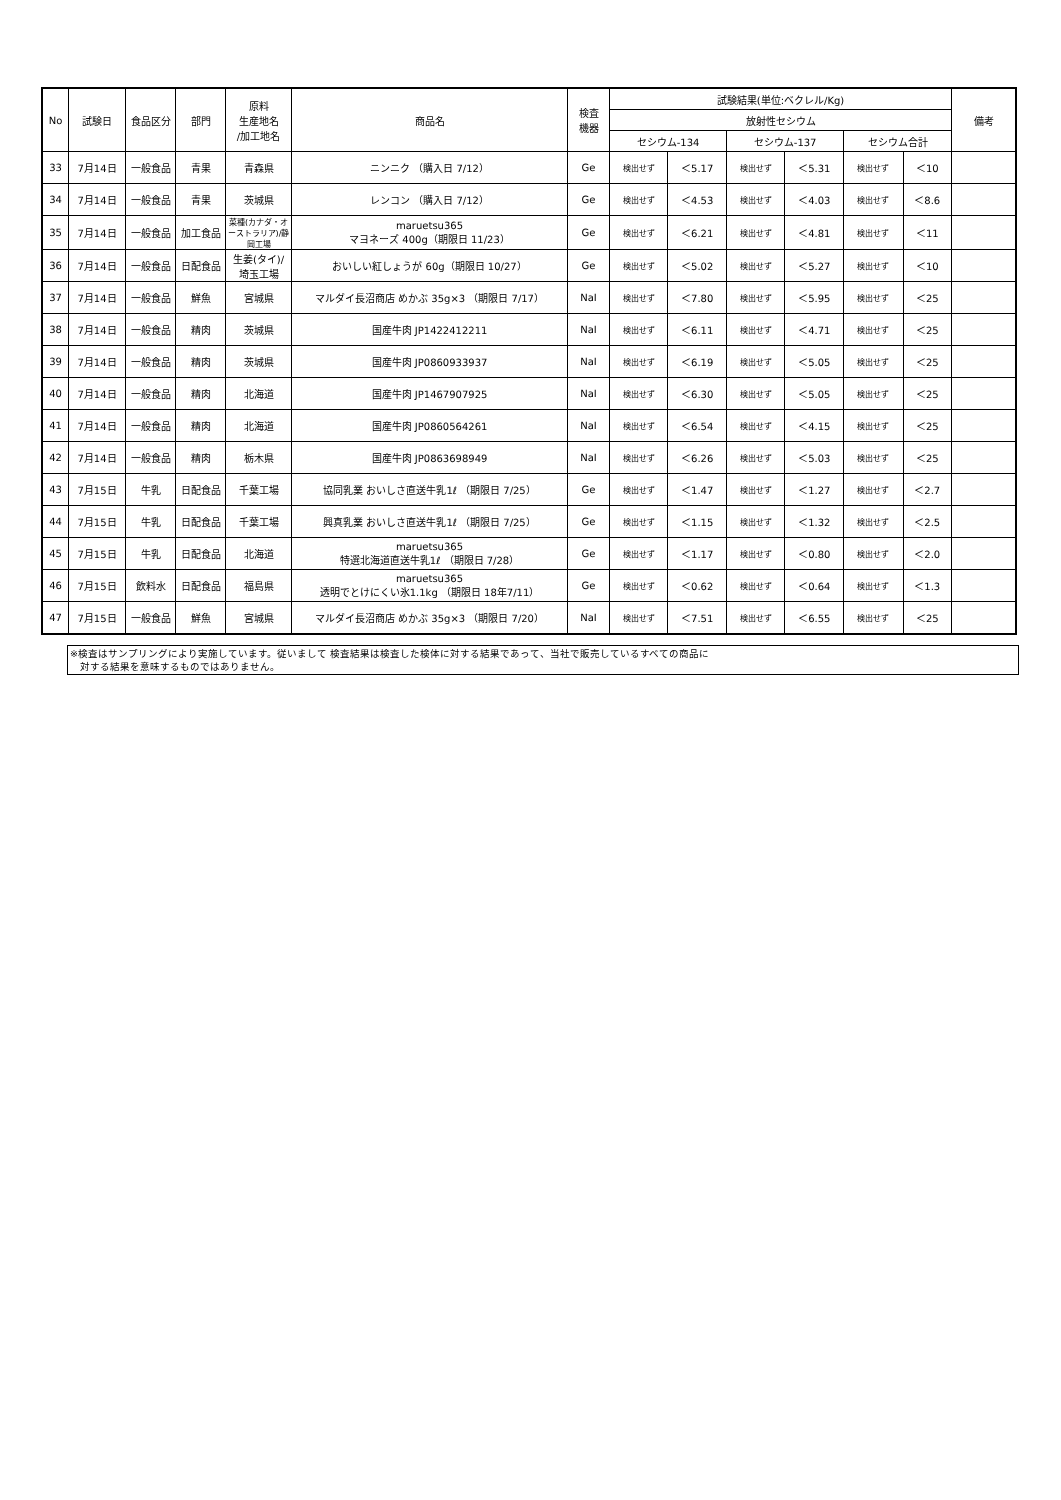| No | 試験日 | 食品区分 | 部門 | 原料 生産地名 /加工地名 | 商品名 | 検査 機器 | 試験結果(単位:ベクレル/Kg) | | | | | | 備考 |
| --- | --- | --- | --- | --- | --- | --- | --- | --- | --- | --- | --- | --- | --- |
| | | | | | | | 放射性セシウム | | | | | | |
| | | | | | | | セシウム-134 | | セシウム-137 | | セシウム合計 | | |
| 33 | 7月14日 | 一般食品 | 青果 | 青森県 | ニンニク （購入日 7/12） | Ge | 検出せず | ＜5.17 | 検出せず | ＜5.31 | 検出せず | ＜10 | |
| 34 | 7月14日 | 一般食品 | 青果 | 茨城県 | レンコン （購入日 7/12） | Ge | 検出せず | ＜4.53 | 検出せず | ＜4.03 | 検出せず | ＜8.6 | |
| 35 | 7月14日 | 一般食品 | 加工食品 | 菜種(カナダ・オーストラリア)/静岡工場 | maruetsu365 マヨネーズ 400g（期限日 11/23） | Ge | 検出せず | ＜6.21 | 検出せず | ＜4.81 | 検出せず | ＜11 | |
| 36 | 7月14日 | 一般食品 | 日配食品 | 生姜(タイ)/ 埼玉工場 | おいしい紅しょうが 60g（期限日 10/27） | Ge | 検出せず | ＜5.02 | 検出せず | ＜5.27 | 検出せず | ＜10 | |
| 37 | 7月14日 | 一般食品 | 鮮魚 | 宮城県 | マルダイ長沼商店 めかぶ 35g×3 （期限日 7/17） | NaI | 検出せず | ＜7.80 | 検出せず | ＜5.95 | 検出せず | ＜25 | |
| 38 | 7月14日 | 一般食品 | 精肉 | 茨城県 | 国産牛肉 JP1422412211 | NaI | 検出せず | ＜6.11 | 検出せず | ＜4.71 | 検出せず | ＜25 | |
| 39 | 7月14日 | 一般食品 | 精肉 | 茨城県 | 国産牛肉 JP0860933937 | NaI | 検出せず | ＜6.19 | 検出せず | ＜5.05 | 検出せず | ＜25 | |
| 40 | 7月14日 | 一般食品 | 精肉 | 北海道 | 国産牛肉 JP1467907925 | NaI | 検出せず | ＜6.30 | 検出せず | ＜5.05 | 検出せず | ＜25 | |
| 41 | 7月14日 | 一般食品 | 精肉 | 北海道 | 国産牛肉 JP0860564261 | NaI | 検出せず | ＜6.54 | 検出せず | ＜4.15 | 検出せず | ＜25 | |
| 42 | 7月14日 | 一般食品 | 精肉 | 栃木県 | 国産牛肉 JP0863698949 | NaI | 検出せず | ＜6.26 | 検出せず | ＜5.03 | 検出せず | ＜25 | |
| 43 | 7月15日 | 牛乳 | 日配食品 | 千葉工場 | 協同乳業 おいしさ直送牛乳1ℓ （期限日 7/25） | Ge | 検出せず | ＜1.47 | 検出せず | ＜1.27 | 検出せず | ＜2.7 | |
| 44 | 7月15日 | 牛乳 | 日配食品 | 千葉工場 | 興真乳業 おいしさ直送牛乳1ℓ （期限日 7/25） | Ge | 検出せず | ＜1.15 | 検出せず | ＜1.32 | 検出せず | ＜2.5 | |
| 45 | 7月15日 | 牛乳 | 日配食品 | 北海道 | maruetsu365 特選北海道直送牛乳1ℓ （期限日 7/28） | Ge | 検出せず | ＜1.17 | 検出せず | ＜0.80 | 検出せず | ＜2.0 | |
| 46 | 7月15日 | 飲料水 | 日配食品 | 福島県 | maruetsu365 透明でとけにくい氷1.1kg （期限日 18年7/11） | Ge | 検出せず | ＜0.62 | 検出せず | ＜0.64 | 検出せず | ＜1.3 | |
| 47 | 7月15日 | 一般食品 | 鮮魚 | 宮城県 | マルダイ長沼商店 めかぶ 35g×3 （期限日 7/20） | NaI | 検出せず | ＜7.51 | 検出せず | ＜6.55 | 検出せず | ＜25 | |
※検査はサンプリングにより実施しています。従いまして 検査結果は検査した検体に対する結果であって、当社で販売しているすべての商品に
　対する結果を意味するものではありません。